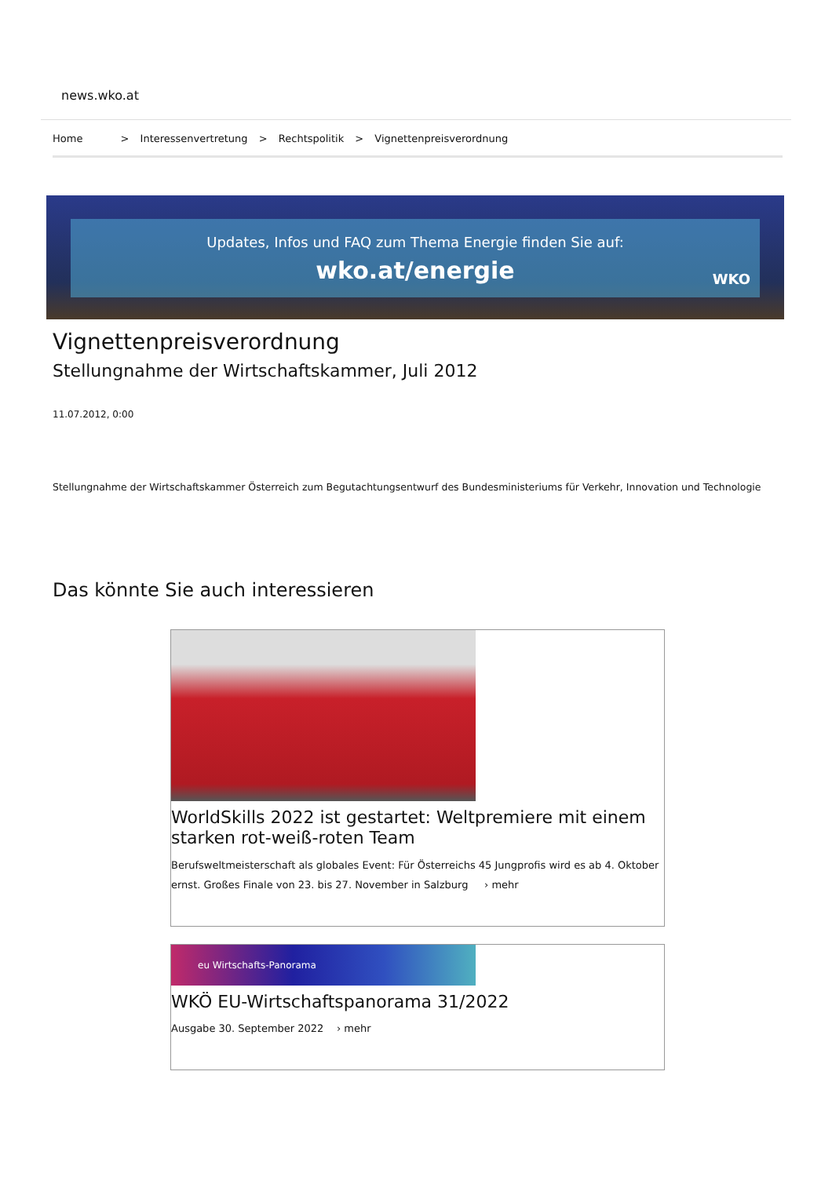news.wko.at
Home > Interessenvertretung > Rechtspolitik > Vignettenpreisverordnung
Updates, Infos und FAQ zum Thema Energie finden Sie auf:
wko.at/energie
WKO
Vignettenpreisverordnung
Stellungnahme der Wirtschaftskammer, Juli 2012
11.07.2012, 0:00
Stellungnahme der Wirtschaftskammer Österreich zum Begutachtungsentwurf des Bundesministeriums für Verkehr, Innovation und Technologie
Das könnte Sie auch interessieren
WorldSkills 2022 ist gestartet: Weltpremiere mit einem starken rot-weiß-roten Team
Berufsweltmeisterschaft als globales Event: Für Österreichs 45 Jungprofis wird es ab 4. Oktober ernst. Großes Finale von 23. bis 27. November in Salzburg › mehr
eu Wirtschafts-Panorama
WKÖ EU-Wirtschaftspanorama 31/2022
Ausgabe 30. September 2022 › mehr